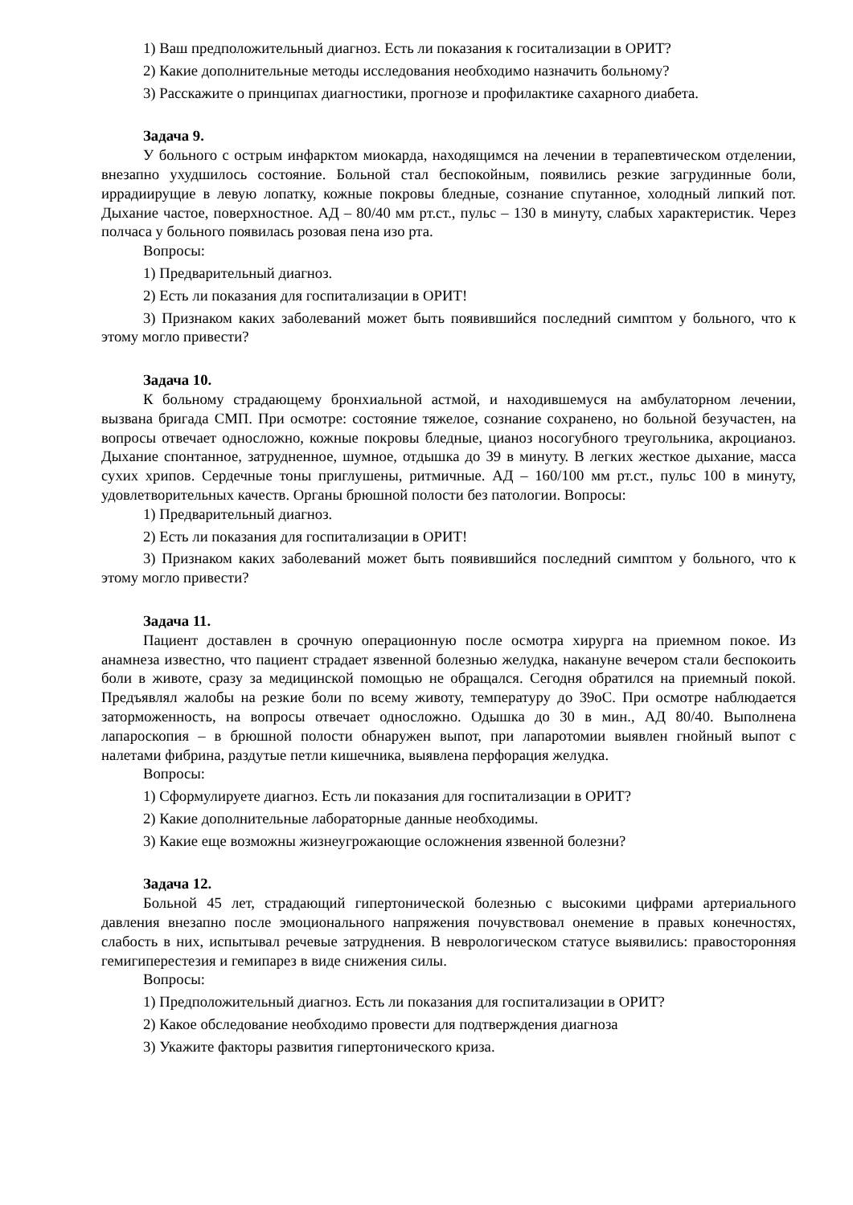1) Ваш предположительный диагноз. Есть ли показания к госитализации в ОРИТ?
2) Какие дополнительные методы исследования необходимо назначить больному?
3) Расскажите о принципах диагностики, прогнозе и профилактике сахарного диабета.
Задача 9.
У больного с острым инфарктом миокарда, находящимся на лечении в терапевтическом отделении, внезапно ухудшилось состояние. Больной стал беспокойным, появились резкие загрудинные боли, иррадиирущие в левую лопатку, кожные покровы бледные, сознание спутанное, холодный липкий пот. Дыхание частое, поверхностное. АД – 80/40 мм рт.ст., пульс – 130 в минуту, слабых характеристик. Через полчаса у больного появилась розовая пена изо рта.
Вопросы:
1) Предварительный диагноз.
2) Есть ли показания для госпитализации в ОРИТ!
3) Признаком каких заболеваний может быть появившийся последний симптом у больного, что к этому могло привести?
Задача 10.
К больному страдающему бронхиальной астмой, и находившемуся на амбулаторном лечении, вызвана бригада СМП. При осмотре: состояние тяжелое, сознание сохранено, но больной безучастен, на вопросы отвечает односложно, кожные покровы бледные, цианоз носогубного треугольника, акроцианоз. Дыхание спонтанное, затрудненное, шумное, отдышка до 39 в минуту. В легких жесткое дыхание, масса сухих хрипов. Сердечные тоны приглушены, ритмичные. АД – 160/100 мм рт.ст., пульс 100 в минуту, удовлетворительных качеств. Органы брюшной полости без патологии. Вопросы:
1) Предварительный диагноз.
2) Есть ли показания для госпитализации в ОРИТ!
3) Признаком каких заболеваний может быть появившийся последний симптом у больного, что к этому могло привести?
Задача 11.
Пациент доставлен в срочную операционную после осмотра хирурга на приемном покое. Из анамнеза известно, что пациент страдает язвенной болезнью желудка, накануне вечером стали беспокоить боли в животе, сразу за медицинской помощью не обращался. Сегодня обратился на приемный покой. Предъявлял жалобы на резкие боли по всему животу, температуру до 39оС. При осмотре наблюдается заторможенность, на вопросы отвечает односложно. Одышка до 30 в мин., АД 80/40. Выполнена лапароскопия – в брюшной полости обнаружен выпот, при лапаротомии выявлен гнойный выпот с налетами фибрина, раздутые петли кишечника, выявлена перфорация желудка.
Вопросы:
1) Сформулируете диагноз. Есть ли показания для госпитализации в ОРИТ?
2) Какие дополнительные лабораторные данные необходимы.
3) Какие еще возможны жизнеугрожающие осложнения язвенной болезни?
Задача 12.
Больной 45 лет, страдающий гипертонической болезнью с высокими цифрами артериального давления внезапно после эмоционального напряжения почувствовал онемение в правых конечностях, слабость в них, испытывал речевые затруднения. В неврологическом статусе выявились: правосторонняя гемигиперестезия и гемипарез в виде снижения силы.
Вопросы:
1) Предположительный диагноз. Есть ли показания для госпитализации в ОРИТ?
2) Какое обследование необходимо провести для подтверждения диагноза
3) Укажите факторы развития гипертонического криза.